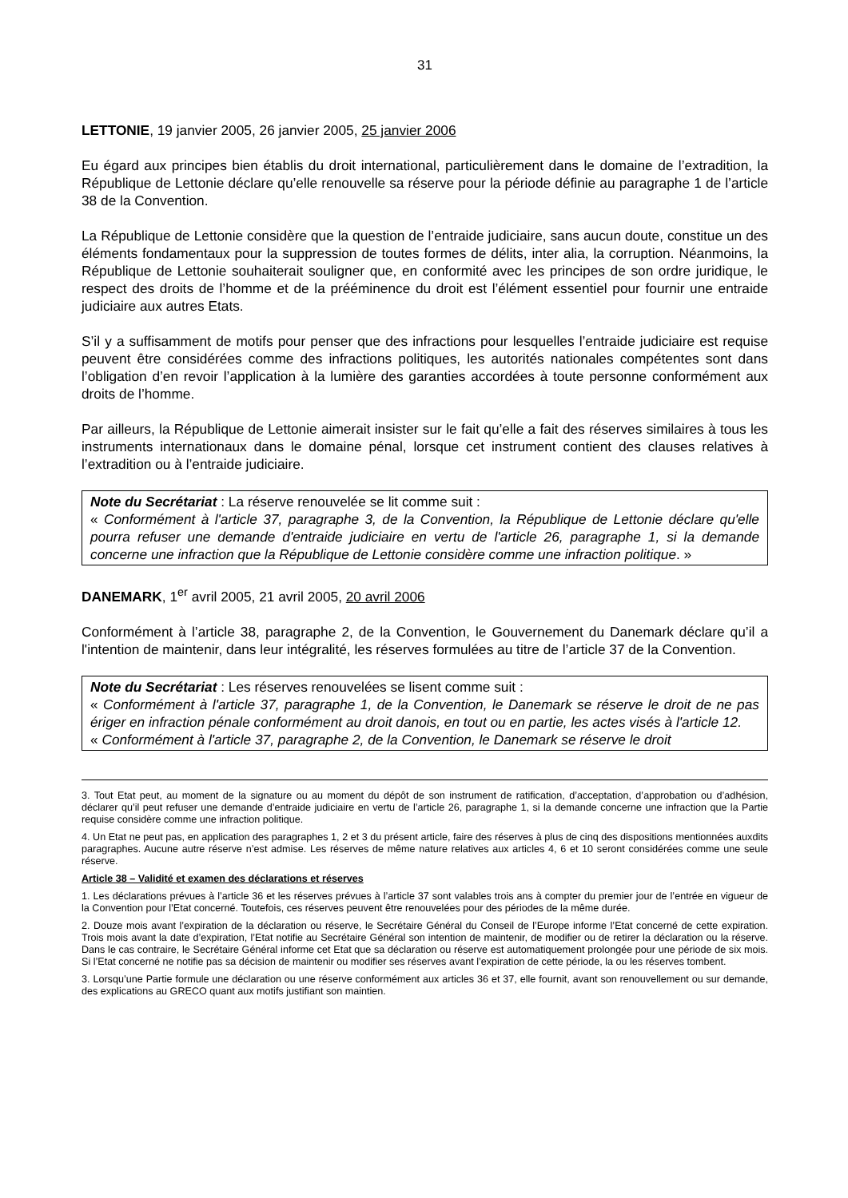31
LETTONIE, 19 janvier 2005, 26 janvier 2005, 25 janvier 2006
Eu égard aux principes bien établis du droit international, particulièrement dans le domaine de l’extradition, la République de Lettonie déclare qu’elle renouvelle sa réserve pour la période définie au paragraphe 1 de l’article 38 de la Convention.
La République de Lettonie considère que la question de l’entraide judiciaire, sans aucun doute, constitue un des éléments fondamentaux pour la suppression de toutes formes de délits, inter alia, la corruption. Néanmoins, la République de Lettonie souhaiterait souligner que, en conformité avec les principes de son ordre juridique, le respect des droits de l’homme et de la prééminence du droit est l’élément essentiel pour fournir une entraide judiciaire aux autres Etats.
S’il y a suffisamment de motifs pour penser que des infractions pour lesquelles l’entraide judiciaire est requise peuvent être considérées comme des infractions politiques, les autorités nationales compétentes sont dans l’obligation d’en revoir l’application à la lumière des garanties accordées à toute personne conformément aux droits de l’homme.
Par ailleurs, la République de Lettonie aimerait insister sur le fait qu’elle a fait des réserves similaires à tous les instruments internationaux dans le domaine pénal, lorsque cet instrument contient des clauses relatives à l’extradition ou à l’entraide judiciaire.
Note du Secrétariat : La réserve renouvelée se lit comme suit :
« Conformément à l'article 37, paragraphe 3, de la Convention, la République de Lettonie déclare qu'elle pourra refuser une demande d'entraide judiciaire en vertu de l'article 26, paragraphe 1, si la demande concerne une infraction que la République de Lettonie considère comme une infraction politique. »
DANEMARK, 1<sup>er</sup> avril 2005, 21 avril 2005, 20 avril 2006
Conformément à l’article 38, paragraphe 2, de la Convention, le Gouvernement du Danemark déclare qu’il a l'intention de maintenir, dans leur intégralité, les réserves formulées au titre de l’article 37 de la Convention.
Note du Secrétariat : Les réserves renouvelées se lisent comme suit :
« Conformément à l'article 37, paragraphe 1, de la Convention, le Danemark se réserve le droit de ne pas ériger en infraction pénale conformément au droit danois, en tout ou en partie, les actes visés à l'article 12.
« Conformément à l'article 37, paragraphe 2, de la Convention, le Danemark se réserve le droit
3. Tout Etat peut, au moment de la signature ou au moment du dépôt de son instrument de ratification, d’acceptation, d’approbation ou d’adhésion, déclarer qu’il peut refuser une demande d’entraide judiciaire en vertu de l’article 26, paragraphe 1, si la demande concerne une infraction que la Partie requise considère comme une infraction politique.
4. Un Etat ne peut pas, en application des paragraphes 1, 2 et 3 du présent article, faire des réserves à plus de cinq des dispositions mentionnées auxdits paragraphes. Aucune autre réserve n’est admise. Les réserves de même nature relatives aux articles 4, 6 et 10 seront considérées comme une seule réserve.
Article 38 – Validité et examen des déclarations et réserves
1. Les déclarations prévues à l’article 36 et les réserves prévues à l’article 37 sont valables trois ans à compter du premier jour de l’entrée en vigueur de la Convention pour l’Etat concerné. Toutefois, ces réserves peuvent être renouvelées pour des périodes de la même durée.
2. Douze mois avant l’expiration de la déclaration ou réserve, le Secrétaire Général du Conseil de l’Europe informe l’Etat concerné de cette expiration. Trois mois avant la date d’expiration, l’Etat notifie au Secrétaire Général son intention de maintenir, de modifier ou de retirer la déclaration ou la réserve. Dans le cas contraire, le Secrétaire Général informe cet Etat que sa déclaration ou réserve est automatiquement prolongée pour une période de six mois. Si l’Etat concerné ne notifie pas sa décision de maintenir ou modifier ses réserves avant l’expiration de cette période, la ou les réserves tombent.
3. Lorsqu’une Partie formule une déclaration ou une réserve conformément aux articles 36 et 37, elle fournit, avant son renouvellement ou sur demande, des explications au GRECO quant aux motifs justifiant son maintien.